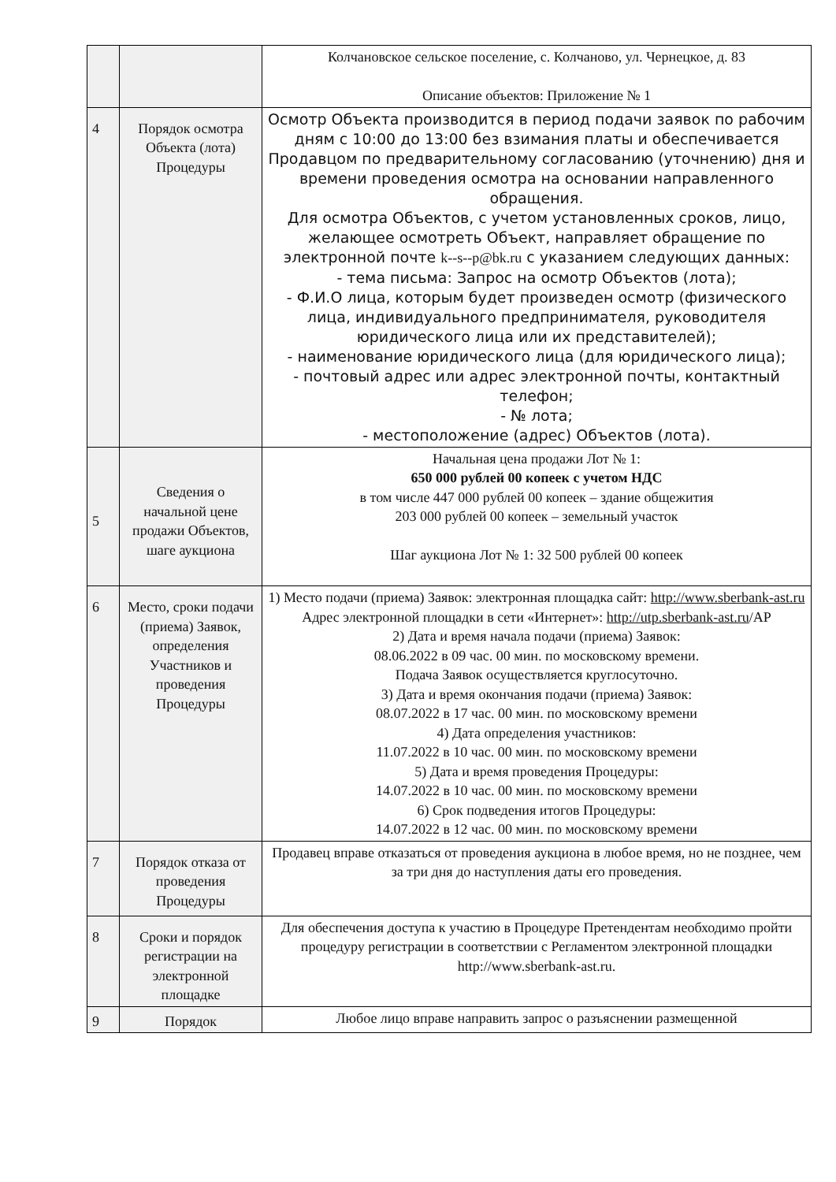| | | Колчановское сельское поселение, с. Колчаново, ул. Чернецкое, д. 83 Описание объектов: Приложение № 1 |
| 4 | Порядок осмотра Объекта (лота) Процедуры | Осмотр Объекта производится в период подачи заявок по рабочим дням с 10:00 до 13:00 без взимания платы и обеспечивается Продавцом по предварительному согласованию (уточнению) дня и времени проведения осмотра на основании направленного обращения. Для осмотра Объектов, с учетом установленных сроков, лицо, желающее осмотреть Объект, направляет обращение по электронной почте k--s--p@bk.ru с указанием следующих данных: - тема письма: Запрос на осмотр Объектов (лота); - Ф.И.О лица, которым будет произведен осмотр (физического лица, индивидуального предпринимателя, руководителя юридического лица или их представителей); - наименование юридического лица (для юридического лица); - почтовый адрес или адрес электронной почты, контактный телефон; - № лота; - местоположение (адрес) Объектов (лота). |
| 5 | Сведения о начальной цене продажи Объектов, шаге аукциона | Начальная цена продажи Лот № 1: 650 000 рублей 00 копеек с учетом НДС в том числе 447 000 рублей 00 копеек – здание общежития 203 000 рублей 00 копеек – земельный участок Шаг аукциона Лот № 1: 32 500 рублей 00 копеек |
| 6 | Место, сроки подачи (приема) Заявок, определения Участников и проведения Процедуры | 1) Место подачи (приема) Заявок: электронная площадка сайт: http://www.sberbank-ast.ru Адрес электронной площадки в сети «Интернет»: http://utp.sberbank-ast.ru /AP 2) Дата и время начала подачи (приема) Заявок: 08.06.2022 в 09 час. 00 мин. по московскому времени. Подача Заявок осуществляется круглосуточно. 3) Дата и время окончания подачи (приема) Заявок: 08.07.2022 в 17 час. 00 мин. по московскому времени 4) Дата определения участников: 11.07.2022 в 10 час. 00 мин. по московскому времени 5) Дата и время проведения Процедуры: 14.07.2022 в 10 час. 00 мин. по московскому времени 6) Срок подведения итогов Процедуры: 14.07.2022 в 12 час. 00 мин. по московскому времени |
| 7 | Порядок отказа от проведения Процедуры | Продавец вправе отказаться от проведения аукциона в любое время, но не позднее, чем за три дня до наступления даты его проведения. |
| 8 | Сроки и порядок регистрации на электронной площадке | Для обеспечения доступа к участию в Процедуре Претендентам необходимо пройти процедуру регистрации в соответствии с Регламентом электронной площадки http://www.sberbank-ast.ru. |
| 9 | Порядок | Любое лицо вправе направить запрос о разъяснении размещенной |